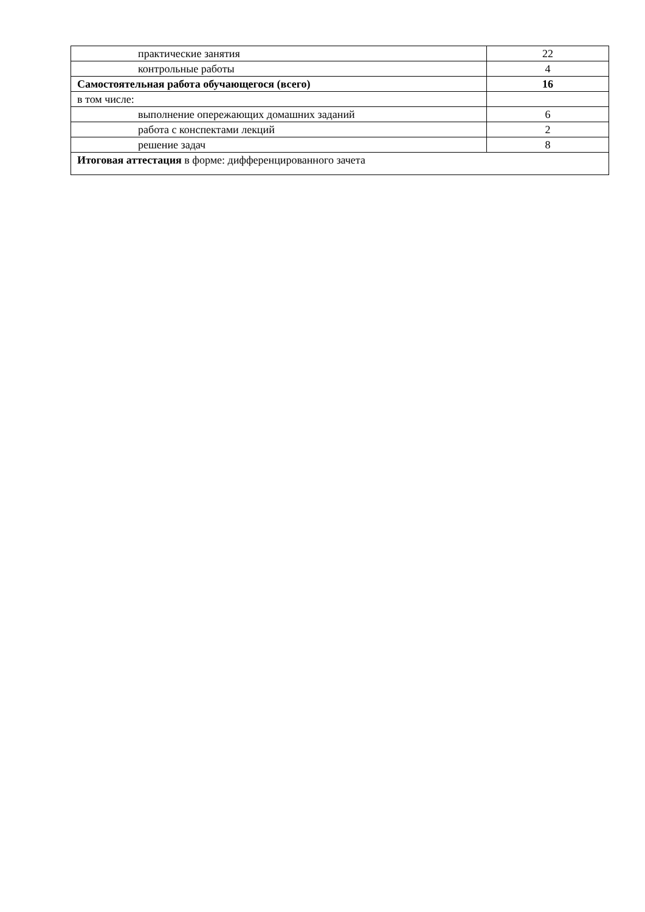| практические занятия | 22 |
| контрольные работы | 4 |
| Самостоятельная работа обучающегося (всего) | 16 |
| в том числе: | |
| выполнение опережающих домашних заданий | 6 |
| работа с конспектами лекций | 2 |
| решение задач | 8 |
| Итоговая аттестация в форме: дифференцированного зачета | |